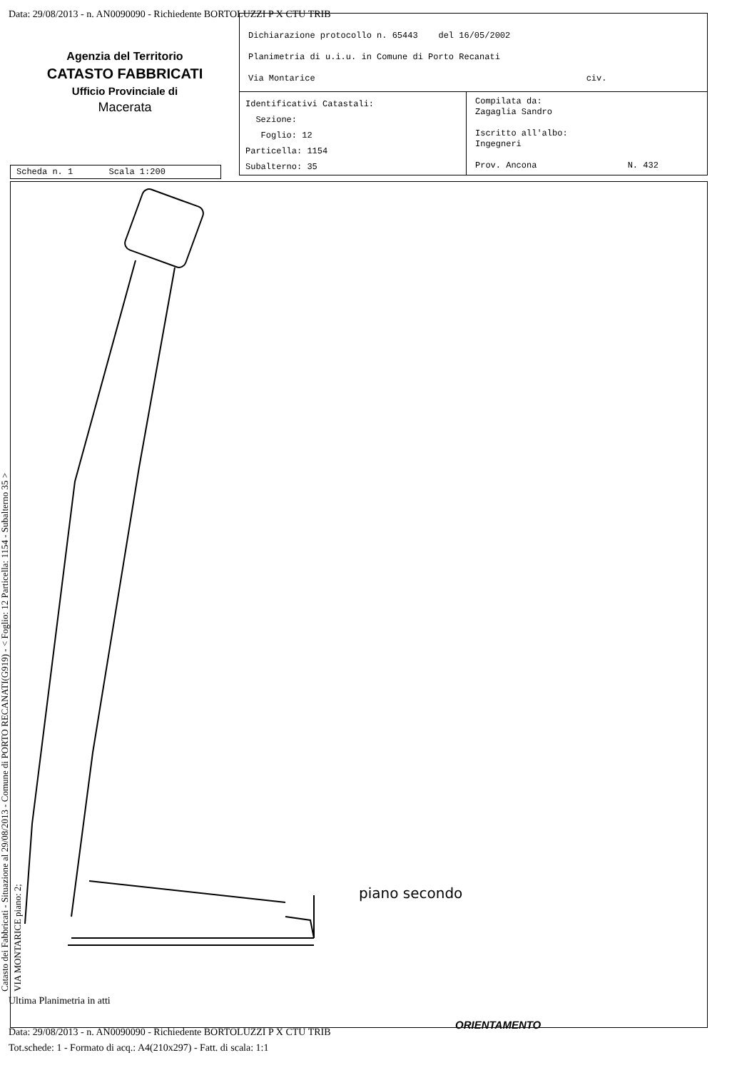Data: 29/08/2013 - n. AN0090090 - Richiedente BORTOLUZZI P X CTU TRIB
Agenzia del Territorio
CATASTO FABBRICATI
Ufficio Provinciale di
Macerata
Dichiarazione protocollo n. 65443 del 16/05/2002
Planimetria di u.i.u. in Comune di Porto Recanati
Via Montarice civ.
Identificativi Catastali:
Sezione:
Foglio: 12
Particella: 1154
Subalterno: 35
Compilata da:
Zagaglia Sandro
Iscritto all'albo:
Ingegneri
Prov. Ancona N. 432
Scheda n. 1 Scala 1:200
piano secondo
ORIENTAMENTO
Catasto dei Fabbricati - Situazione al 29/08/2013 - Comune di PORTO RECANATI(G919) - < Foglio: 12 Particella: 1154 - Subalterno 35 >
VIA MONTARICE piano: 2;
Ultima Planimetria in atti
Data: 29/08/2013 - n. AN0090090 - Richiedente BORTOLUZZI P X CTU TRIB
Tot.schede: 1 - Formato di acq.: A4(210x297) - Fatt. di scala: 1:1